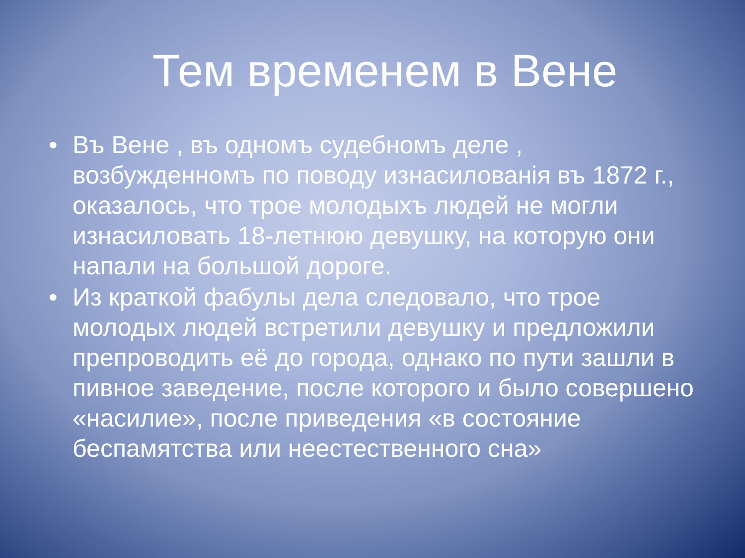Тем временем в Вене
• Въ Вене , въ одномъ судебномъ деле , возбужденномъ по поводу изнасилованiя въ 1872 г., оказалось, что трое молодыхъ людей не могли изнасиловать 18-летнюю девушку, на которую они напали на большой дороге.
• Из краткой фабулы дела следовало, что трое молодых людей встретили девушку и предложили препроводить её до города, однако по пути зашли в пивное заведение, после которого и было совершено «насилие», после приведения «в состояние беспамятства или неестественного сна»